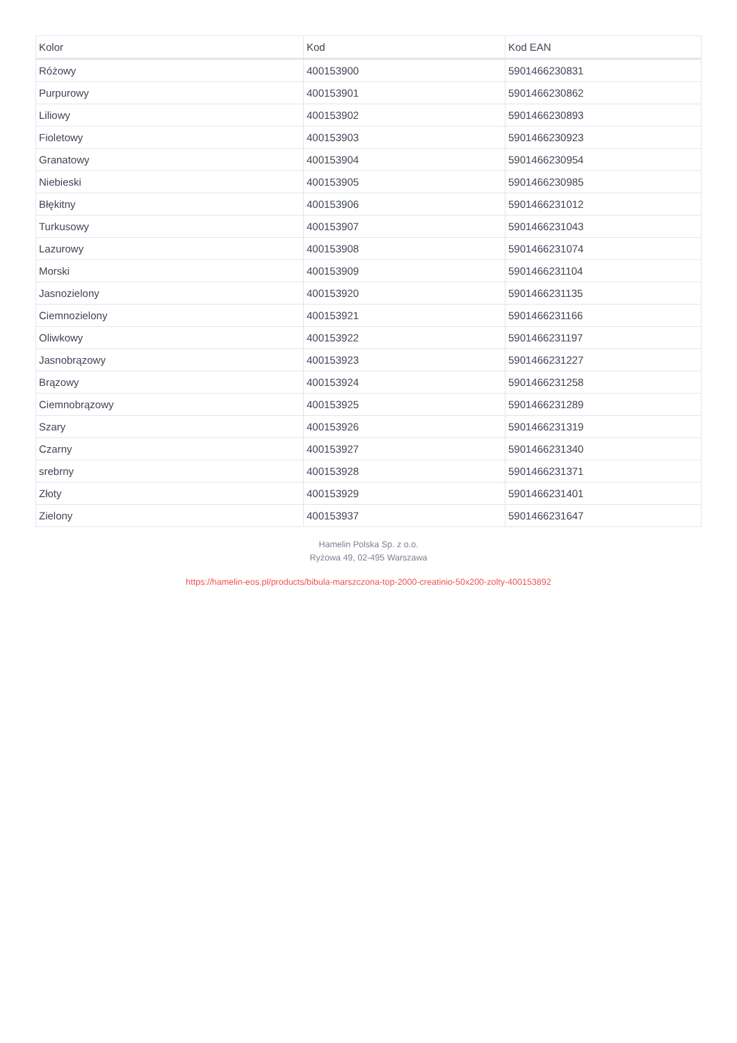| Kolor | Kod | Kod EAN |
| --- | --- | --- |
| Różowy | 400153900 | 5901466230831 |
| Purpurowy | 400153901 | 5901466230862 |
| Liliowy | 400153902 | 5901466230893 |
| Fioletowy | 400153903 | 5901466230923 |
| Granatowy | 400153904 | 5901466230954 |
| Niebieski | 400153905 | 5901466230985 |
| Błękitny | 400153906 | 5901466231012 |
| Turkusowy | 400153907 | 5901466231043 |
| Lazurowy | 400153908 | 5901466231074 |
| Morski | 400153909 | 5901466231104 |
| Jasnozielony | 400153920 | 5901466231135 |
| Ciemnozielony | 400153921 | 5901466231166 |
| Oliwkowy | 400153922 | 5901466231197 |
| Jasnobrązowy | 400153923 | 5901466231227 |
| Brązowy | 400153924 | 5901466231258 |
| Ciemnobrązowy | 400153925 | 5901466231289 |
| Szary | 400153926 | 5901466231319 |
| Czarny | 400153927 | 5901466231340 |
| srebrny | 400153928 | 5901466231371 |
| Złoty | 400153929 | 5901466231401 |
| Zielony | 400153937 | 5901466231647 |
Hamelin Polska Sp. z o.o.
Ryżowa 49, 02-495 Warszawa
https://hamelin-eos.pl/products/bibula-marszczona-top-2000-creatinio-50x200-zolty-400153892